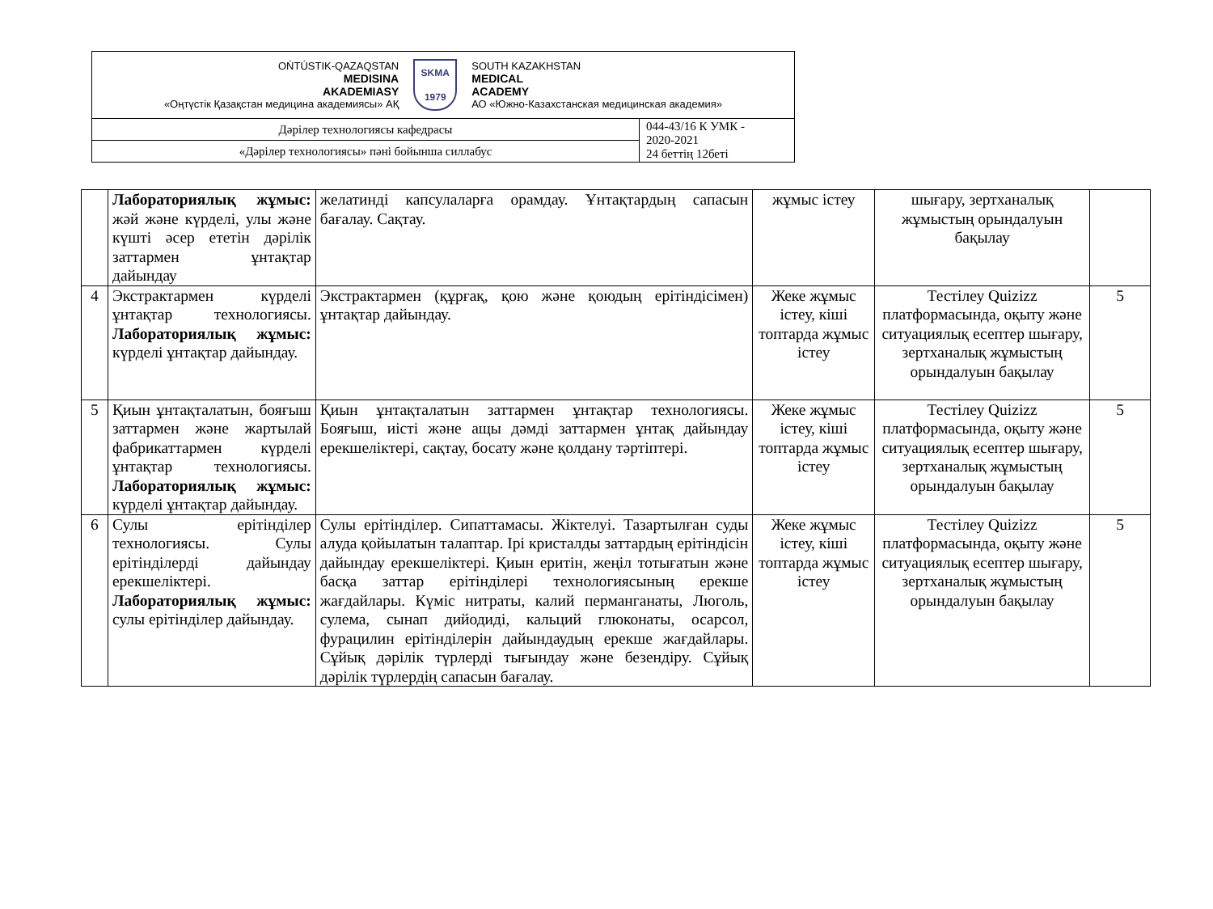| OŃTÚSTIK-QAZAQSTAN MEDISINA AKADEMIASY «Оңтүстік Қазақстан медицина академиясы» АҚ SKMA 1979 SOUTH KAZAKHSTAN MEDICAL ACADEMY АО «Южно-Казахстанская медицинская академия» | |
| Дәрілер технологиясы кафедрасы | 044-43/16 К УМК - 2020-2021 24 беттің 12беті |
| «Дәрілер технологиясы» пәні бойынша силлабус | |
| | Лабораториялық жұмыс: жәй және күрделі, улы және күшті әсер ететін дәрілік заттармен ұнтақтар дайындау | желатинді капсулаларға орамдау. Ұнтақтардың сапасын бағалау. Сақтау. | жұмыс істеу | шығару, зертханалық жұмыстың орындалуын бақылау | |
| 4 | Экстрактармен күрделі ұнтақтар технологиясы. Лабораториялық жұмыс: күрделі ұнтақтар дайындау. | Экстрактармен (құрғақ, қою және қоюдың ерітіндісімен) ұнтақтар дайындау. | Жеке жұмыс істеу, кіші топтарда жұмыс істеу | Тестілеу Quizizz платформасында, оқыту және ситуациялық есептер шығару, зертханалық жұмыстың орындалуын бақылау | 5 |
| 5 | Қиын ұнтақталатын, бояғыш заттармен және жартылай фабрикаттармен күрделі ұнтақтар технологиясы. Лабораториялық жұмыс: күрделі ұнтақтар дайындау. | Қиын ұнтақталатын заттармен ұнтақтар технологиясы. Бояғыш, иісті және ащы дәмді заттармен ұнтақ дайындау ерекшеліктері, сақтау, босату және қолдану тәртіптері. | Жеке жұмыс істеу, кіші топтарда жұмыс істеу | Тестілеу Quizizz платформасында, оқыту және ситуациялық есептер шығару, зертханалық жұмыстың орындалуын бақылау | 5 |
| 6 | Сулы ерітінділер технологиясы. Сулы ерітінділерді дайындау ерекшеліктері. Лабораториялық жұмыс: сулы ерітінділер дайындау. | Сулы ерітінділер. Сипаттамасы. Жіктелуі. Тазартылған суды алуда қойылатын талаптар. Ірі кристалды заттардың ерітіндісін дайындау ерекшеліктері. Қиын еритін, жеңіл тотығатын және басқа заттар ерітінділері технологиясының ерекше жағдайлары. Күміс нитраты, калий перманганаты, Люголь, сулема, сынап дийодиді, кальций глюконаты, осарсол, фурацилин ерітінділерін дайындаудың ерекше жағдайлары. Сұйық дәрілік түрлерді тығындау және безендіру. Сұйық дәрілік түрлердің сапасын бағалау. | Жеке жұмыс істеу, кіші топтарда жұмыс істеу | Тестілеу Quizizz платформасында, оқыту және ситуациялық есептер шығару, зертханалық жұмыстың орындалуын бақылау | 5 |